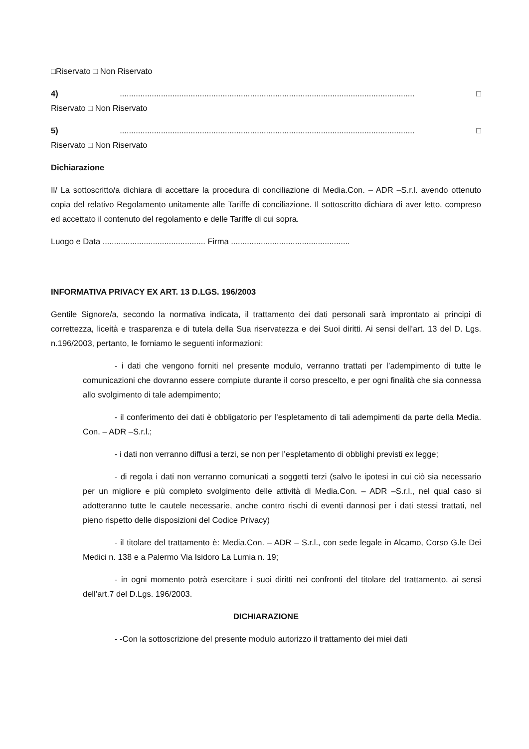□Riservato □ Non Riservato
4) ................................................................................................................................. □
Riservato □ Non Riservato
5) ................................................................................................................................. □
Riservato □ Non Riservato
Dichiarazione
Il/ La sottoscritto/a dichiara di accettare la procedura di conciliazione di Media.Con. – ADR –S.r.l. avendo ottenuto copia del relativo Regolamento unitamente alle Tariffe di conciliazione. Il sottoscritto dichiara di aver letto, compreso ed accettato il contenuto del regolamento e delle Tariffe di cui sopra.
Luogo e Data ............................................. Firma ....................................................
INFORMATIVA PRIVACY EX ART. 13 D.LGS. 196/2003
Gentile Signore/a, secondo la normativa indicata, il trattamento dei dati personali sarà improntato ai principi di correttezza, liceità e trasparenza e di tutela della Sua riservatezza e dei Suoi diritti. Ai sensi dell’art. 13 del D. Lgs. n.196/2003, pertanto, le forniamo le seguenti informazioni:
- i dati che vengono forniti nel presente modulo, verranno trattati per l’adempimento di tutte le comunicazioni che dovranno essere compiute durante il corso prescelto, e per ogni finalità che sia connessa allo svolgimento di tale adempimento;
- il conferimento dei dati è obbligatorio per l’espletamento di tali adempimenti da parte della Media. Con. – ADR –S.r.l.;
- i dati non verranno diffusi a terzi, se non per l’espletamento di obblighi previsti ex legge;
- di regola i dati non verranno comunicati a soggetti terzi (salvo le ipotesi in cui ciò sia necessario per un migliore e più completo svolgimento delle attività di Media.Con. – ADR –S.r.l., nel qual caso si adotteranno tutte le cautele necessarie, anche contro rischi di eventi dannosi per i dati stessi trattati, nel pieno rispetto delle disposizioni del Codice Privacy)
- il titolare del trattamento è: Media.Con. – ADR – S.r.l., con sede legale in Alcamo, Corso G.le Dei Medici n. 138 e a Palermo Via Isidoro La Lumia n. 19;
- in ogni momento potrà esercitare i suoi diritti nei confronti del titolare del trattamento, ai sensi dell’art.7 del D.Lgs. 196/2003.
DICHIARAZIONE
- -Con la sottoscrizione del presente modulo autorizzo il trattamento dei miei dati